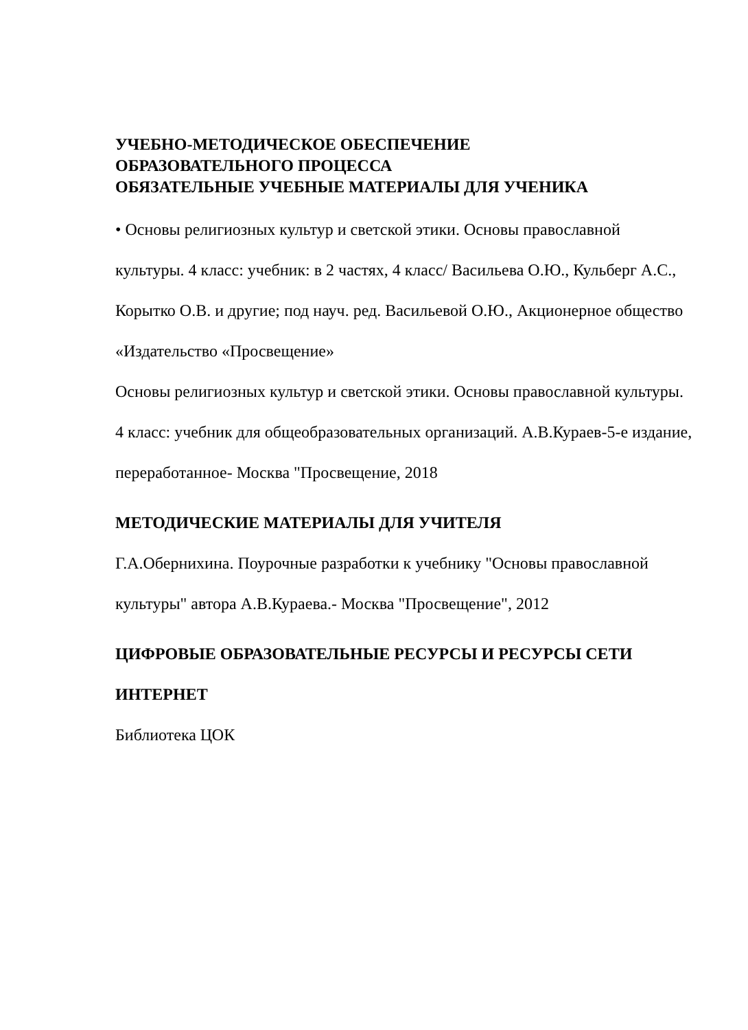УЧЕБНО-МЕТОДИЧЕСКОЕ ОБЕСПЕЧЕНИЕ
ОБРАЗОВАТЕЛЬНОГО ПРОЦЕССА
ОБЯЗАТЕЛЬНЫЕ УЧЕБНЫЕ МАТЕРИАЛЫ ДЛЯ УЧЕНИКА
• Основы религиозных культур и светской этики. Основы православной культуры. 4 класс: учебник: в 2 частях, 4 класс/ Васильева О.Ю., Кульберг А.С., Корытко О.В. и другие; под науч. ред. Васильевой О.Ю., Акционерное общество «Издательство «Просвещение»
Основы религиозных культур и светской этики. Основы православной культуры. 4 класс: учебник для общеобразовательных организаций. А.В.Кураев-5-е издание, переработанное- Москва "Просвещение, 2018
МЕТОДИЧЕСКИЕ МАТЕРИАЛЫ ДЛЯ УЧИТЕЛЯ
Г.А.Обернихина. Поурочные разработки к учебнику "Основы православной культуры" автора А.В.Кураева.- Москва "Просвещение", 2012
ЦИФРОВЫЕ ОБРАЗОВАТЕЛЬНЫЕ РЕСУРСЫ И РЕСУРСЫ СЕТИ ИНТЕРНЕТ
Библиотека ЦОК